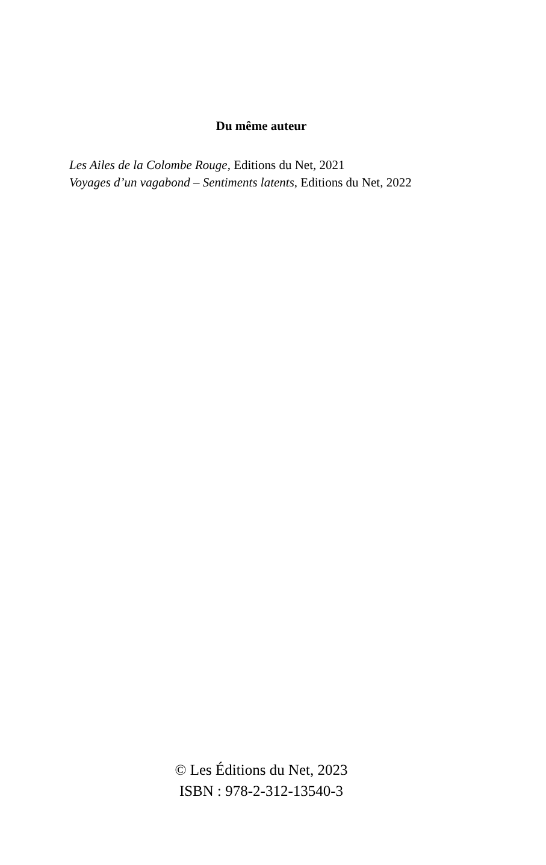Du même auteur
Les Ailes de la Colombe Rouge, Editions du Net, 2021
Voyages d’un vagabond – Sentiments latents, Editions du Net, 2022
© Les Éditions du Net, 2023
ISBN : 978-2-312-13540-3